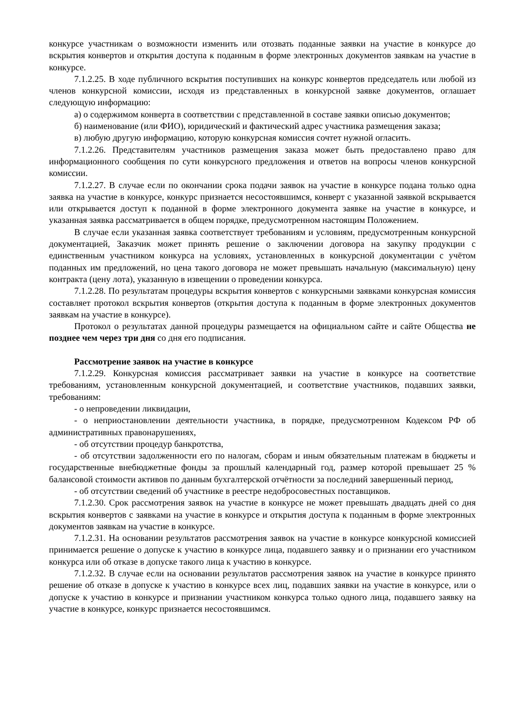конкурсе участникам о возможности изменить или отозвать поданные заявки на участие в конкурсе до вскрытия конвертов и открытия доступа к поданным в форме электронных документов заявкам на участие в конкурсе.
7.1.2.25. В ходе публичного вскрытия поступивших на конкурс конвертов председатель или любой из членов конкурсной комиссии, исходя из представленных в конкурсной заявке документов, оглашает следующую информацию:
а) о содержимом конверта в соответствии с представленной в составе заявки описью документов;
б) наименование (или ФИО), юридический и фактический адрес участника размещения заказа;
в) любую другую информацию, которую конкурсная комиссия сочтет нужной огласить.
7.1.2.26. Представителям участников размещения заказа может быть предоставлено право для информационного сообщения по сути конкурсного предложения и ответов на вопросы членов конкурсной комиссии.
7.1.2.27. В случае если по окончании срока подачи заявок на участие в конкурсе подана только одна заявка на участие в конкурсе, конкурс признается несостоявшимся, конверт с указанной заявкой вскрывается или открывается доступ к поданной в форме электронного документа заявке на участие в конкурсе, и указанная заявка рассматривается в общем порядке, предусмотренном настоящим Положением.
В случае если указанная заявка соответствует требованиям и условиям, предусмотренным конкурсной документацией, Заказчик может принять решение о заключении договора на закупку продукции с единственным участником конкурса на условиях, установленных в конкурсной документации с учётом поданных им предложений, но цена такого договора не может превышать начальную (максимальную) цену контракта (цену лота), указанную в извещении о проведении конкурса.
7.1.2.28. По результатам процедуры вскрытия конвертов с конкурсными заявками конкурсная комиссия составляет протокол вскрытия конвертов (открытия доступа к поданным в форме электронных документов заявкам на участие в конкурсе).
Протокол о результатах данной процедуры размещается на официальном сайте и сайте Общества не позднее чем через три дня со дня его подписания.
Рассмотрение заявок на участие в конкурсе
7.1.2.29. Конкурсная комиссия рассматривает заявки на участие в конкурсе на соответствие требованиям, установленным конкурсной документацией, и соответствие участников, подавших заявки, требованиям:
- о непроведении ликвидации,
- о неприостановлении деятельности участника, в порядке, предусмотренном Кодексом РФ об административных правонарушениях,
- об отсутствии процедур банкротства,
- об отсутствии задолженности его по налогам, сборам и иным обязательным платежам в бюджеты и государственные внебюджетные фонды за прошлый календарный год, размер которой превышает 25 % балансовой стоимости активов по данным бухгалтерской отчётности за последний завершенный период,
- об отсутствии сведений об участнике в реестре недобросовестных поставщиков.
7.1.2.30. Срок рассмотрения заявок на участие в конкурсе не может превышать двадцать дней со дня вскрытия конвертов с заявками на участие в конкурсе и открытия доступа к поданным в форме электронных документов заявкам на участие в конкурсе.
7.1.2.31. На основании результатов рассмотрения заявок на участие в конкурсе конкурсной комиссией принимается решение о допуске к участию в конкурсе лица, подавшего заявку и о признании его участником конкурса или об отказе в допуске такого лица к участию в конкурсе.
7.1.2.32. В случае если на основании результатов рассмотрения заявок на участие в конкурсе принято решение об отказе в допуске к участию в конкурсе всех лиц, подавших заявки на участие в конкурсе, или о допуске к участию в конкурсе и признании участником конкурса только одного лица, подавшего заявку на участие в конкурсе, конкурс признается несостоявшимся.